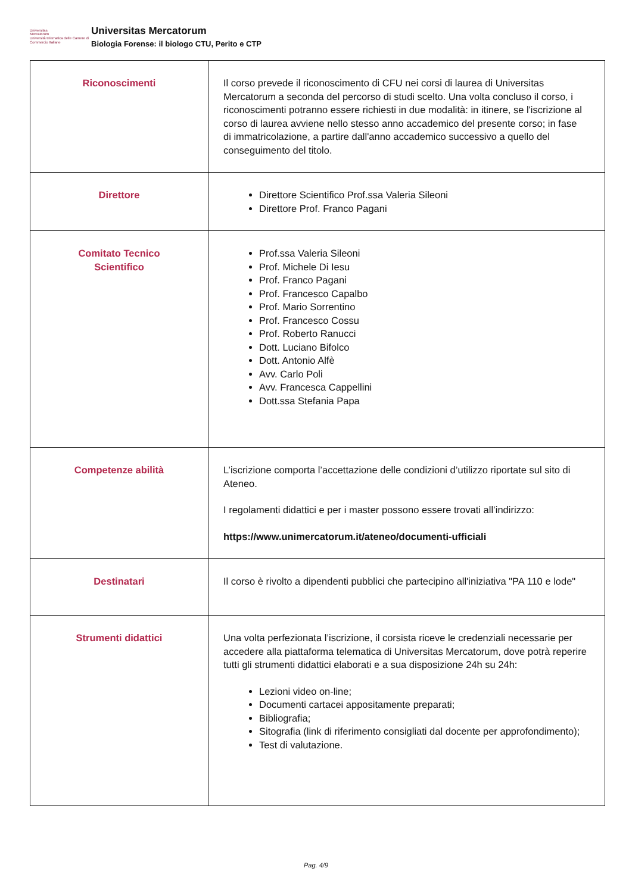Universitas
Mercatorum
Università telematica delle Camere di Commercio Italiane
Universitas Mercatorum
Biologia Forense: il biologo CTU, Perito e CTP
| Riconoscimenti | Il corso prevede il riconoscimento di CFU nei corsi di laurea di Universitas Mercatorum a seconda del percorso di studi scelto. Una volta concluso il corso, i riconoscimenti potranno essere richiesti in due modalità: in itinere, se l'iscrizione al corso di laurea avviene nello stesso anno accademico del presente corso; in fase di immatricolazione, a partire dall'anno accademico successivo a quello del conseguimento del titolo. |
| Direttore | Direttore Scientifico Prof.ssa Valeria Sileoni Direttore Prof. Franco Pagani |
| Comitato Tecnico Scientifico | Prof.ssa Valeria Sileoni Prof. Michele Di Iesu Prof. Franco Pagani Prof. Francesco Capalbo Prof. Mario Sorrentino Prof. Francesco Cossu Prof. Roberto Ranucci Dott. Luciano Bifolco Dott. Antonio Alfè Avv. Carlo Poli Avv. Francesca Cappellini Dott.ssa Stefania Papa |
| Competenze abilità | L’iscrizione comporta l’accettazione delle condizioni d’utilizzo riportate sul sito di Ateneo. I regolamenti didattici e per i master possono essere trovati all’indirizzo: https://www.unimercatorum.it/ateneo/documenti-ufficiali |
| Destinatari | Il corso è rivolto a dipendenti pubblici che partecipino all'iniziativa "PA 110 e lode" |
| Strumenti didattici | Una volta perfezionata l’iscrizione, il corsista riceve le credenziali necessarie per accedere alla piattaforma telematica di Universitas Mercatorum, dove potrà reperire tutti gli strumenti didattici elaborati e a sua disposizione 24h su 24h: Lezioni video on-line; Documenti cartacei appositamente preparati; Bibliografia; Sitografia (link di riferimento consigliati dal docente per approfondimento); Test di valutazione. |
Pag. 4/9